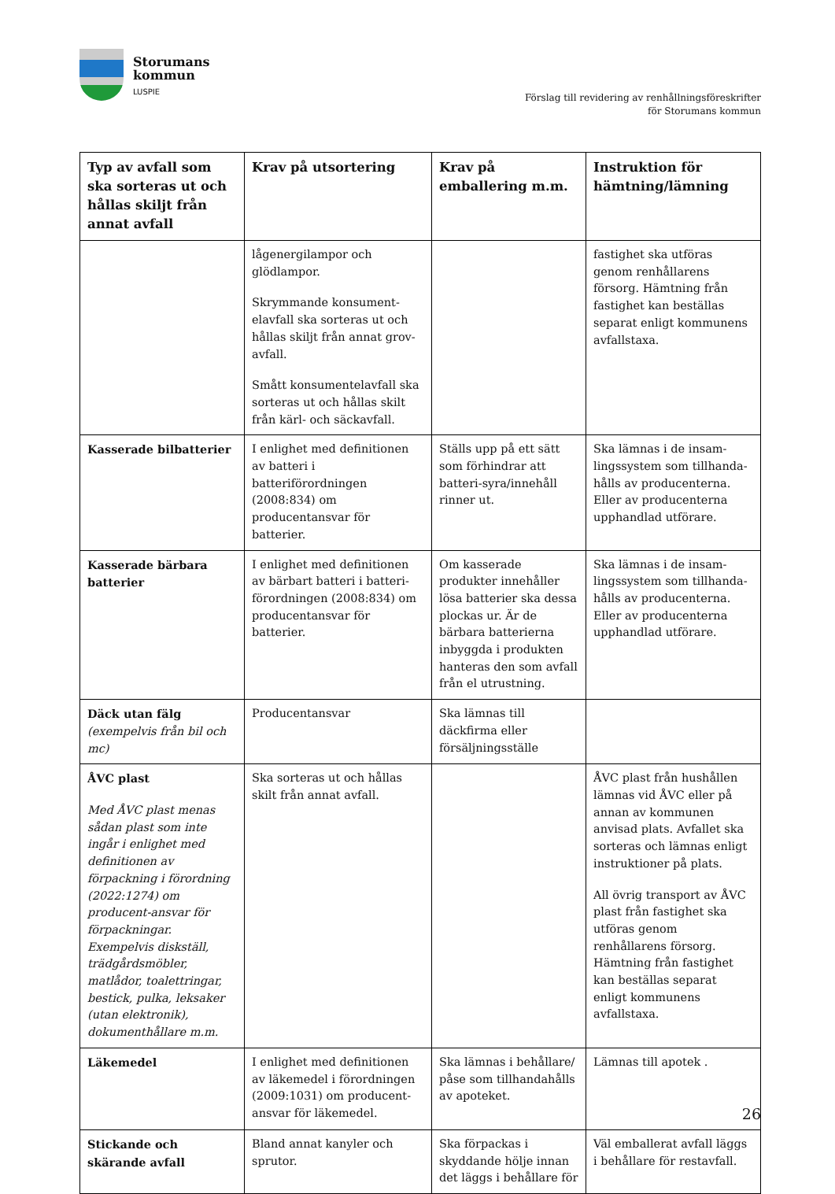Storumans
kommun
LUSPIE
Förslag till revidering av renhållningsföreskrifter
för Storumans kommun
| Typ av avfall som ska sorteras ut och hållas skiljt från annat avfall | Krav på utsortering | Krav på emballering m.m. | Instruktion för hämtning/lämning |
| --- | --- | --- | --- |
| | lågenergilampor och glödlampor. Skrymmande konsument-elavfall ska sorteras ut och hållas skiljt från annat grov-avfall. Smått konsumentelavfall ska sorteras ut och hållas skilt från kärl- och säckavfall. | | fastighet ska utföras genom renhållarens försorg. Hämtning från fastighet kan beställas separat enligt kommunens avfallstaxa. |
| Kasserade bilbatterier | I enlighet med definitionen av batteri i batteriförordningen (2008:834) om producentansvar för batterier. | Ställs upp på ett sätt som förhindrar att batteri-syra/innehåll rinner ut. | Ska lämnas i de insam-lingssystem som tillhanda-hålls av producenterna. Eller av producenterna upphandlad utförare. |
| Kasserade bärbara batterier | I enlighet med definitionen av bärbart batteri i batteri-förordningen (2008:834) om producentansvar för batterier. | Om kasserade produkter innehåller lösa batterier ska dessa plockas ur. Är de bärbara batterierna inbyggda i produkten hanteras den som avfall från el utrustning. | Ska lämnas i de insam-lingssystem som tillhanda-hålls av producenterna. Eller av producenterna upphandlad utförare. |
| Däck utan fälg (exempelvis från bil och mc) | Producentansvar | Ska lämnas till däckfirma eller försäljningsställe | |
| ÅVC plast Med ÅVC plast menas sådan plast som inte ingår i enlighet med definitionen av förpackning i förordning (2022:1274) om producent-ansvar för förpackningar. Exempelvis diskställ, trädgårdsmöbler, matlådor, toalettringar, bestick, pulka, leksaker (utan elektronik), dokumenthållare m.m. | Ska sorteras ut och hållas skilt från annat avfall. | | ÅVC plast från hushållen lämnas vid ÅVC eller på annan av kommunen anvisad plats. Avfallet ska sorteras och lämnas enligt instruktioner på plats. All övrig transport av ÅVC plast från fastighet ska utföras genom renhållarens försorg. Hämtning från fastighet kan beställas separat enligt kommunens avfallstaxa. |
| Läkemedel | I enlighet med definitionen av läkemedel i förordningen (2009:1031) om producent-ansvar för läkemedel. | Ska lämnas i behållare/ påse som tillhandahålls av apoteket. | Lämnas till apotek . |
| Stickande och skärande avfall | Bland annat kanyler och sprutor. | Ska förpackas i skyddande hölje innan det läggs i behållare för | Väl emballerat avfall läggs i behållare för restavfall. |
26